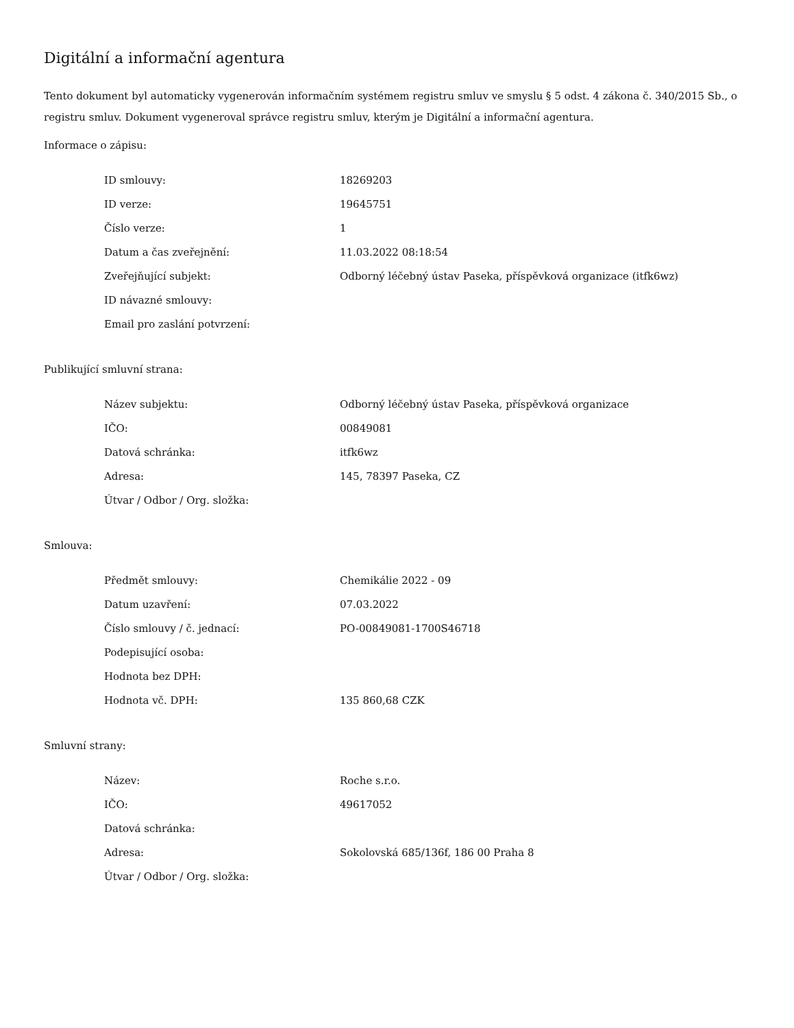Digitální a informační agentura
Tento dokument byl automaticky vygenerován informačním systémem registru smluv ve smyslu § 5 odst. 4 zákona č. 340/2015 Sb., o registru smluv. Dokument vygeneroval správce registru smluv, kterým je Digitální a informační agentura.
Informace o zápisu:
| ID smlouvy: | 18269203 |
| ID verze: | 19645751 |
| Číslo verze: | 1 |
| Datum a čas zveřejnění: | 11.03.2022 08:18:54 |
| Zveřejňující subjekt: | Odborný léčebný ústav Paseka, příspěvková organizace (itfk6wz) |
| ID návazné smlouvy: | |
| Email pro zaslání potvrzení: | |
Publikující smluvní strana:
| Název subjektu: | Odborný léčebný ústav Paseka, příspěvková organizace |
| IČO: | 00849081 |
| Datová schránka: | itfk6wz |
| Adresa: | 145, 78397 Paseka, CZ |
| Útvar / Odbor / Org. složka: | |
Smlouva:
| Předmět smlouvy: | Chemikálie 2022 - 09 |
| Datum uzavření: | 07.03.2022 |
| Číslo smlouvy / č. jednací: | PO-00849081-1700S46718 |
| Podepisující osoba: | |
| Hodnota bez DPH: | |
| Hodnota vč. DPH: | 135 860,68 CZK |
Smluvní strany:
| Název: | Roche s.r.o. |
| IČO: | 49617052 |
| Datová schránka: | |
| Adresa: | Sokolovská 685/136f, 186 00 Praha 8 |
| Útvar / Odbor / Org. složka: | |